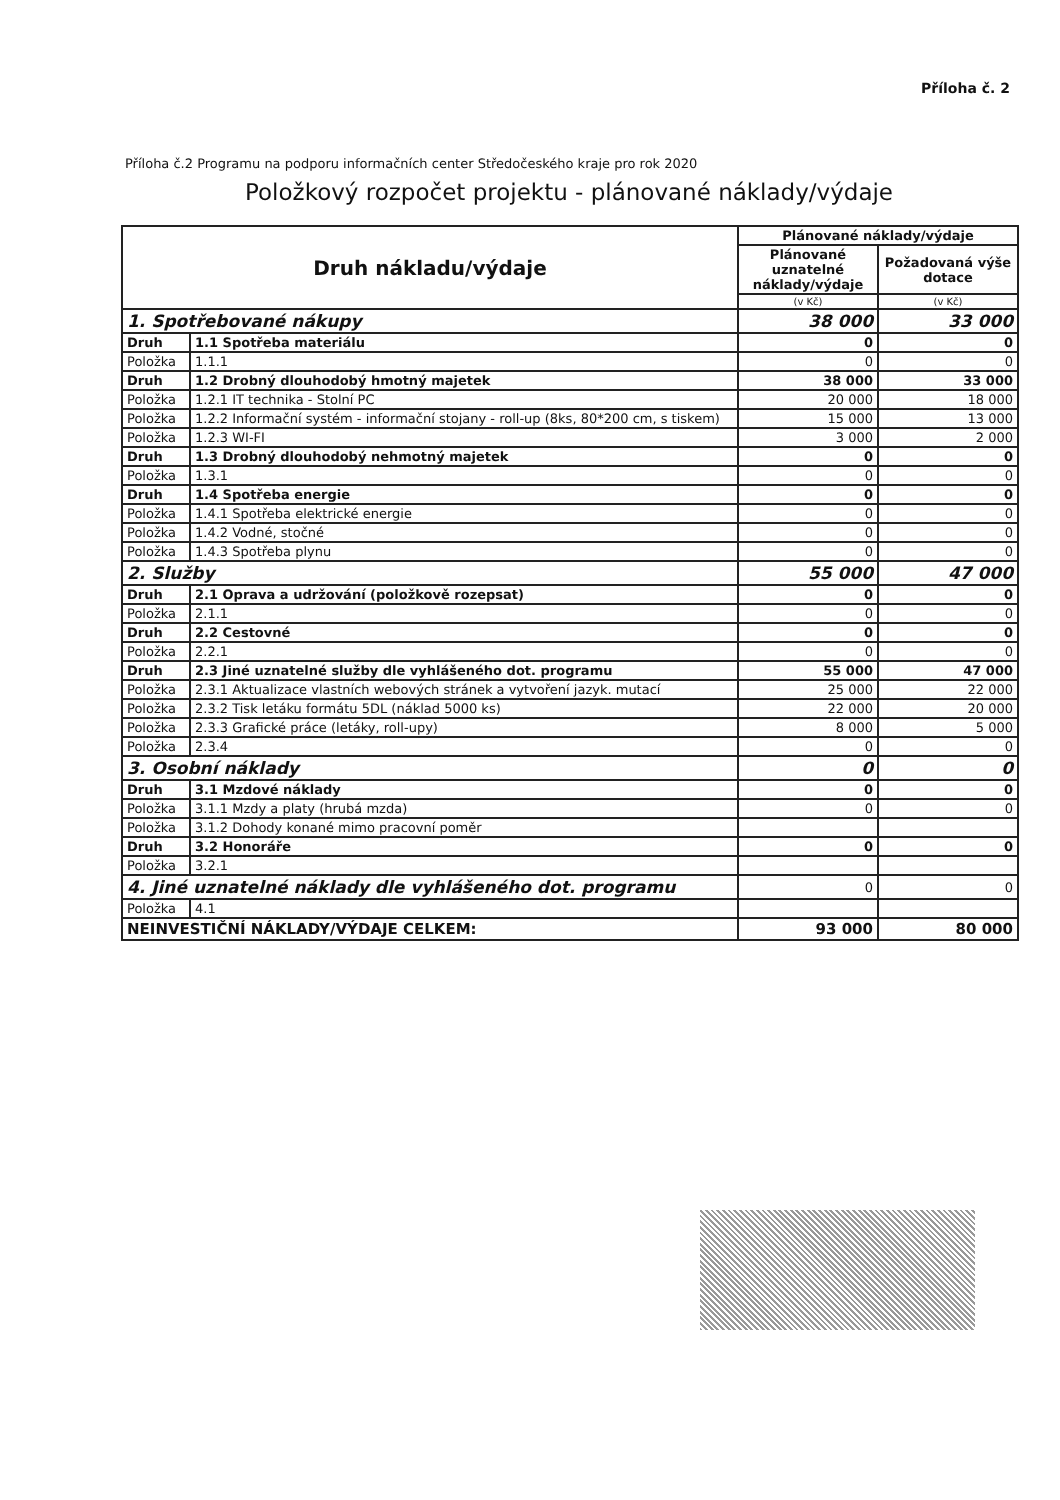Příloha č. 2
Příloha č.2 Programu na podporu informačních center Středočeského kraje pro rok 2020
Položkový rozpočet projektu - plánované náklady/výdaje
| Druh nákladu/výdaje | | Plánované náklady/výdaje | |
| --- | --- | --- | --- |
| | | Plánované uznatelné náklady/výdaje | Požadovaná výše dotace |
| | | (v Kč) | (v Kč) |
| 1. Spotřebované nákupy | | 38 000 | 33 000 |
| Druh | 1.1 Spotřeba materiálu | 0 | 0 |
| Položka | 1.1.1 | 0 | 0 |
| Druh | 1.2 Drobný dlouhodobý hmotný majetek | 38 000 | 33 000 |
| Položka | 1.2.1 IT technika - Stolní PC | 20 000 | 18 000 |
| Položka | 1.2.2 Informační systém - informační stojany - roll-up (8ks, 80*200 cm, s tiskem) | 15 000 | 13 000 |
| Položka | 1.2.3 WI-FI | 3 000 | 2 000 |
| Druh | 1.3 Drobný dlouhodobý nehmotný majetek | 0 | 0 |
| Položka | 1.3.1 | 0 | 0 |
| Druh | 1.4 Spotřeba energie | 0 | 0 |
| Položka | 1.4.1 Spotřeba elektrické energie | 0 | 0 |
| Položka | 1.4.2 Vodné, stočné | 0 | 0 |
| Položka | 1.4.3 Spotřeba plynu | 0 | 0 |
| 2. Služby | | 55 000 | 47 000 |
| Druh | 2.1 Oprava a udržování (položkově rozepsat) | 0 | 0 |
| Položka | 2.1.1 | 0 | 0 |
| Druh | 2.2 Cestovné | 0 | 0 |
| Položka | 2.2.1 | 0 | 0 |
| Druh | 2.3 Jiné uznatelné služby dle vyhlášeného dot. programu | 55 000 | 47 000 |
| Položka | 2.3.1 Aktualizace vlastních webových stránek a vytvoření jazyk. mutací | 25 000 | 22 000 |
| Položka | 2.3.2 Tisk letáku formátu 5DL (náklad 5000 ks) | 22 000 | 20 000 |
| Položka | 2.3.3 Grafické práce (letáky, roll-upy) | 8 000 | 5 000 |
| Položka | 2.3.4 | 0 | 0 |
| 3. Osobní náklady | | 0 | 0 |
| Druh | 3.1 Mzdové náklady | 0 | 0 |
| Položka | 3.1.1 Mzdy a platy (hrubá mzda) | 0 | 0 |
| Položka | 3.1.2 Dohody konané mimo pracovní poměr | | |
| Druh | 3.2 Honoráře | 0 | 0 |
| Položka | 3.2.1 | | |
| 4. Jiné uznatelné náklady dle vyhlášeného dot. programu | | 0 | 0 |
| Položka | 4.1 | | |
| NEINVESTIČNÍ NÁKLADY/VÝDAJE CELKEM: | | 93 000 | 80 000 |